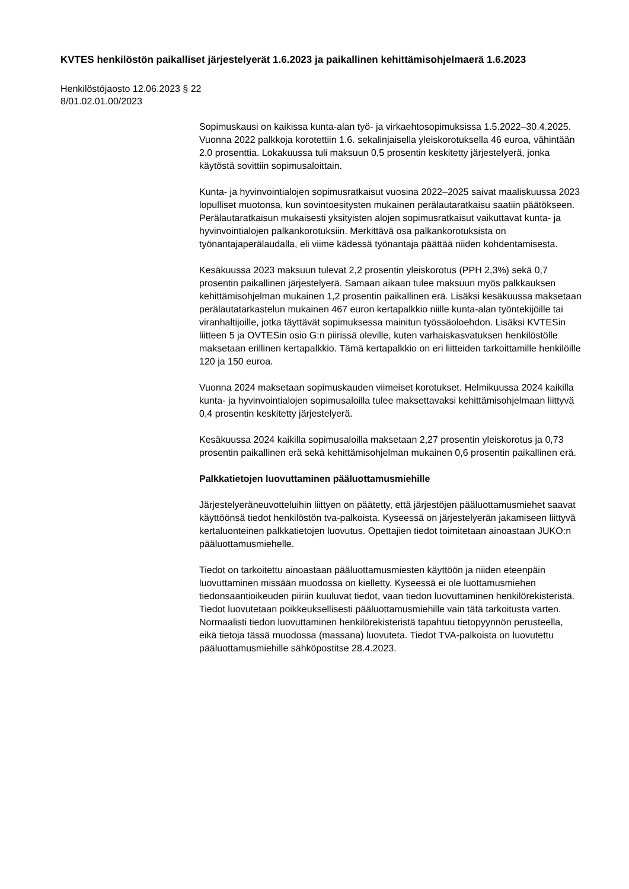KVTES henkilöstön paikalliset järjestelyerät 1.6.2023 ja paikallinen kehittämisohjelmaerä 1.6.2023
Henkilöstöjaosto 12.06.2023 § 22
8/01.02.01.00/2023
Sopimuskausi on kaikissa kunta-alan työ- ja virkaehtosopimuksissa 1.5.2022–30.4.2025. Vuonna 2022 palkkoja korotettiin 1.6. sekalinjaisella yleiskorotuksella 46 euroa, vähintään 2,0 prosenttia. Lokakuussa tuli maksuun 0,5 prosentin keskitetty järjestelyerä, jonka käytöstä sovittiin sopimusaloittain.
Kunta- ja hyvinvointialojen sopimusratkaisut vuosina 2022–2025 saivat maaliskuussa 2023 lopulliset muotonsa, kun sovintoesitysten mukainen perälautaratkaisu saatiin päätökseen. Perälautaratkaisun mukaisesti yksityisten alojen sopimusratkaisut vaikuttavat kunta- ja hyvinvointialojen palkankorotuksiin. Merkittävä osa palkankorotuksista on työnantajaperälaudalla, eli viime kädessä työnantaja päättää niiden kohdentamisesta.
Kesäkuussa 2023 maksuun tulevat 2,2 prosentin yleiskorotus (PPH 2,3%) sekä 0,7 prosentin paikallinen järjestelyerä. Samaan aikaan tulee maksuun myös palkkauksen kehittämisohjelman mukainen 1,2 prosentin paikallinen erä. Lisäksi kesäkuussa maksetaan perälautatarkastelun mukainen 467 euron kertapalkkio niille kunta-alan työntekijöille tai viranhaltijoille, jotka täyttävät sopimuksessa mainitun työssäoloehdon. Lisäksi KVTESin liitteen 5 ja OVTESin osio G:n piirissä oleville, kuten varhaiskasvatuksen henkilöstölle maksetaan erillinen kertapalkkio. Tämä kertapalkkio on eri liitteiden tarkoittamille henkilöille 120 ja 150 euroa.
Vuonna 2024 maksetaan sopimuskauden viimeiset korotukset. Helmikuussa 2024 kaikilla kunta- ja hyvinvointialojen sopimusaloilla tulee maksettavaksi kehittämisohjelmaan liittyvä 0,4 prosentin keskitetty järjestelyerä.
Kesäkuussa 2024 kaikilla sopimusaloilla maksetaan 2,27 prosentin yleiskorotus ja 0,73 prosentin paikallinen erä sekä kehittämisohjelman mukainen 0,6 prosentin paikallinen erä.
Palkkatietojen luovuttaminen pääluottamusmiehille
Järjestelyeräneuvotteluihin liittyen on päätetty, että järjestöjen pääluottamusmiehet saavat käyttöönsä tiedot henkilöstön tva-palkoista. Kyseessä on järjestelyerän jakamiseen liittyvä kertaluonteinen palkkatietojen luovutus. Opettajien tiedot toimitetaan ainoastaan JUKO:n pääluottamusmiehelle.
Tiedot on tarkoitettu ainoastaan pääluottamusmiesten käyttöön ja niiden eteenpäin luovuttaminen missään muodossa on kielletty. Kyseessä ei ole luottamusmiehen tiedonsaantioikeuden piiriin kuuluvat tiedot, vaan tiedon luovuttaminen henkilörekisteristä. Tiedot luovutetaan poikkeuksellisesti pääluottamusmiehille vain tätä tarkoitusta varten. Normaalisti tiedon luovuttaminen henkilörekisteristä tapahtuu tietopyynnön perusteella, eikä tietoja tässä muodossa (massana) luovuteta. Tiedot TVA-palkoista on luovutettu pääluottamusmiehille sähköpostitse 28.4.2023.